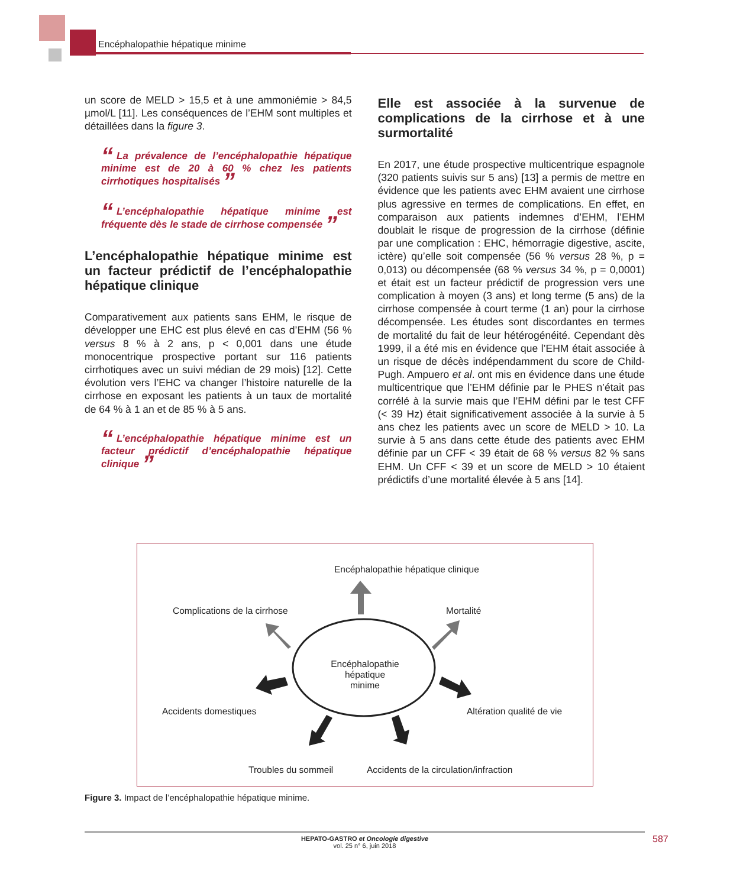Encéphalopathie hépatique minime
un score de MELD > 15,5 et à une ammoniémie > 84,5 µmol/L [11]. Les conséquences de l’EHM sont multiples et détaillées dans la figure 3.
“La prévalence de l’encéphalopathie hépatique minime est de 20 à 60 % chez les patients cirrhotiques hospitalisés ”
“L’encéphalopathie hépatique minime est fréquente dès le stade de cirrhose compensée ”
L’encéphalopathie hépatique minime est un facteur prédictif de l’encéphalopathie hépatique clinique
Comparativement aux patients sans EHM, le risque de développer une EHC est plus élevé en cas d’EHM (56 % versus 8 % à 2 ans, p < 0,001 dans une étude monocentrique prospective portant sur 116 patients cirrhotiques avec un suivi médian de 29 mois) [12]. Cette évolution vers l’EHC va changer l’histoire naturelle de la cirrhose en exposant les patients à un taux de mortalité de 64 % à 1 an et de 85 % à 5 ans.
“L’encéphalopathie hépatique minime est un facteur prédictif d’encéphalopathie hépatique clinique ”
Elle est associée à la survenue de complications de la cirrhose et à une surmortalité
En 2017, une étude prospective multicentrique espagnole (320 patients suivis sur 5 ans) [13] a permis de mettre en évidence que les patients avec EHM avaient une cirrhose plus agressive en termes de complications. En effet, en comparaison aux patients indemnes d’EHM, l’EHM doublait le risque de progression de la cirrhose (définie par une complication : EHC, hémorragie digestive, ascite, ictère) qu’elle soit compensée (56 % versus 28 %, p = 0,013) ou décompensée (68 % versus 34 %, p = 0,0001) et était est un facteur prédictif de progression vers une complication à moyen (3 ans) et long terme (5 ans) de la cirrhose compensée à court terme (1 an) pour la cirrhose décompensée. Les études sont discordantes en termes de mortalité du fait de leur hétérogénéité. Cependant dès 1999, il a été mis en évidence que l’EHM était associée à un risque de décès indépendamment du score de Child-Pugh. Ampuero et al. ont mis en évidence dans une étude multicentrique que l’EHM définie par le PHES n’était pas corrélé à la survie mais que l’EHM défini par le test CFF (< 39 Hz) était significativement associée à la survie à 5 ans chez les patients avec un score de MELD > 10. La survie à 5 ans dans cette étude des patients avec EHM définie par un CFF < 39 était de 68 % versus 82 % sans EHM. Un CFF < 39 et un score de MELD > 10 étaient prédictifs d’une mortalité élevée à 5 ans [14].
Encéphalopathie hépatique clinique
Complications de la cirrhose Mortalité
Encéphalopathie hépatique minime
Accidents domestiques Altération qualité de vie
Troubles du sommeil
Accidents de la circulation/infraction
Figure 3. Impact de l’encéphalopathie hépatique minime.
HEPATO-GASTRO et Oncologie digestive
vol. 25 n° 6, juin 2018
587